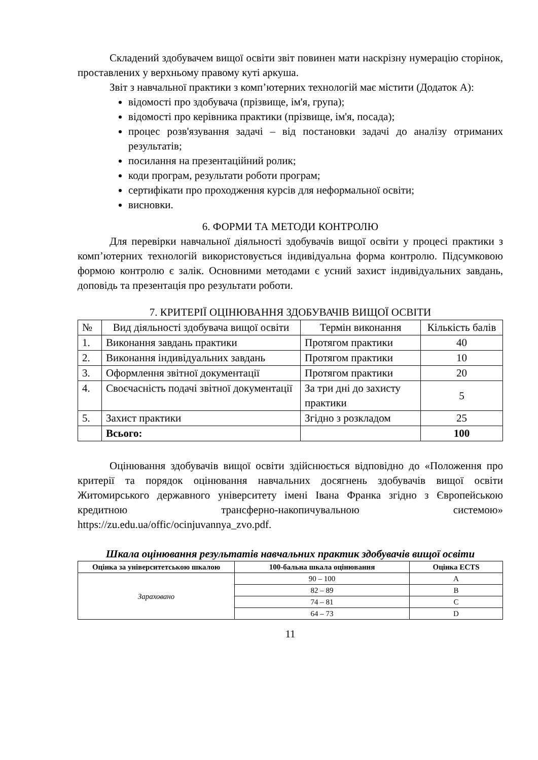Складений здобувачем вищої освіти звіт повинен мати наскрізну нумерацію сторінок, проставлених у верхньому правому куті аркуша.
Звіт з навчальної практики з комп’ютерних технологій має містити (Додаток А):
відомості про здобувача (прізвище, ім'я, група);
відомості про керівника практики (прізвище, ім'я, посада);
процес розв'язування задачі – від постановки задачі до аналізу отриманих результатів;
посилання на презентаційний ролик;
коди програм, результати роботи програм;
сертифікати про проходження курсів для неформальної освіти;
висновки.
6. ФОРМИ ТА МЕТОДИ КОНТРОЛЮ
Для перевірки навчальної діяльності здобувачів вищої освіти у процесі практики з комп’ютерних технологій використовується індивідуальна форма контролю. Підсумковою формою контролю є залік. Основними методами є усний захист індивідуальних завдань, доповідь та презентація про результати роботи.
7. КРИТЕРІЇ ОЦІНЮВАННЯ ЗДОБУВАЧІВ ВИЩОЇ ОСВІТИ
| № | Вид діяльності здобувача вищої освіти | Термін виконання | Кількість балів |
| 1. | Виконання завдань практики | Протягом практики | 40 |
| 2. | Виконання індивідуальних завдань | Протягом практики | 10 |
| 3. | Оформлення звітної документації | Протягом практики | 20 |
| 4. | Своєчасність подачі звітної документації | За три дні до захисту практики | 5 |
| 5. | Захист практики | Згідно з розкладом | 25 |
| | Всього: | | 100 |
Оцінювання здобувачів вищої освіти здійснюється відповідно до «Положення про критерії та порядок оцінювання навчальних досягнень здобувачів вищої освіти Житомирського державного університету імені Івана Франка згідно з Європейською кредитною трансферно-накопичувальною системою» https://zu.edu.ua/offic/ocinjuvannya_zvo.pdf.
Шкала оцінювання результатів навчальних практик здобувачів вищої освіти
| Оцінка за університетською шкалою | 100-бальна шкала оцінювання | Оцінка ECTS |
| --- | --- | --- |
| Зараховано | 90 – 100 | A |
| | 82 – 89 | B |
| | 74 – 81 | C |
| | 64 – 73 | D |
11